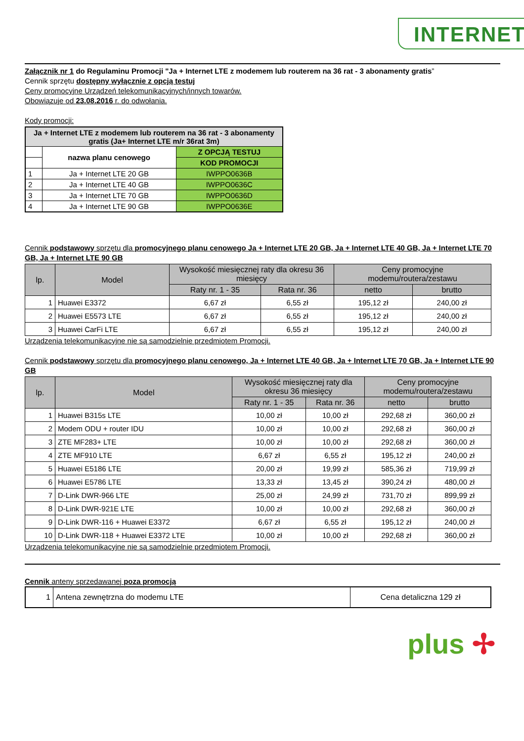INTERNET
Załącznik nr 1 do Regulaminu Promocji "Ja + Internet LTE z modemem lub routerem na 36 rat - 3 abonamenty gratis”
Cennik sprzętu dostępny wyłącznie z opcją testuj
Ceny promocyjne Urządzeń telekomunikacyjnych/innych towarów.
Obowiązuje od 23.08.2016 r. do odwołania.
Kody promocji:
| Ja + Internet LTE z modemem lub routerem na 36 rat - 3 abonamenty gratis (Ja+ Internet LTE m/r 36rat 3m) | | |
| --- | --- | --- |
| | nazwa planu cenowego | Z OPCJĄ TESTUJ |
| | | KOD PROMOCJI |
| 1 | Ja + Internet LTE 20 GB | IWPPO0636B |
| 2 | Ja + Internet LTE 40 GB | IWPPO0636C |
| 3 | Ja + Internet LTE 70 GB | IWPPO0636D |
| 4 | Ja + Internet LTE 90 GB | IWPPO0636E |
Cennik podstawowy sprzętu dla promocyjnego planu cenowego Ja + Internet LTE 20 GB, Ja + Internet LTE 40 GB, Ja + Internet LTE 70 GB, Ja + Internet LTE 90 GB
| lp. | Model | Wysokość miesięcznej raty dla okresu 36 miesięcy | | Ceny promocyjne modemu/routera/zestawu | |
| --- | --- | --- | --- | --- | --- |
| | | Raty nr. 1 - 35 | Rata nr. 36 | netto | brutto |
| 1 | Huawei E3372 | 6,67 zł | 6,55 zł | 195,12 zł | 240,00 zł |
| 2 | Huawei E5573 LTE | 6,67 zł | 6,55 zł | 195,12 zł | 240,00 zł |
| 3 | Huawei CarFi LTE | 6,67 zł | 6,55 zł | 195,12 zł | 240,00 zł |
Urządzenia telekomunikacyjne nie są samodzielnie przedmiotem Promocji.
Cennik podstawowy sprzętu dla promocyjnego planu cenowego, Ja + Internet LTE 40 GB, Ja + Internet LTE 70 GB, Ja + Internet LTE 90 GB
| lp. | Model | Wysokość miesięcznej raty dla okresu 36 miesięcy | | Ceny promocyjne modemu/routera/zestawu | |
| --- | --- | --- | --- | --- | --- |
| | | Raty nr. 1 - 35 | Rata nr. 36 | netto | brutto |
| 1 | Huawei B315s LTE | 10,00 zł | 10,00 zł | 292,68 zł | 360,00 zł |
| 2 | Modem ODU + router IDU | 10,00 zł | 10,00 zł | 292,68 zł | 360,00 zł |
| 3 | ZTE MF283+ LTE | 10,00 zł | 10,00 zł | 292,68 zł | 360,00 zł |
| 4 | ZTE MF910 LTE | 6,67 zł | 6,55 zł | 195,12 zł | 240,00 zł |
| 5 | Huawei E5186 LTE | 20,00 zł | 19,99 zł | 585,36 zł | 719,99 zł |
| 6 | Huawei E5786 LTE | 13,33 zł | 13,45 zł | 390,24 zł | 480,00 zł |
| 7 | D-Link DWR-966 LTE | 25,00 zł | 24,99 zł | 731,70 zł | 899,99 zł |
| 8 | D-Link DWR-921E LTE | 10,00 zł | 10,00 zł | 292,68 zł | 360,00 zł |
| 9 | D-Link DWR-116 + Huawei E3372 | 6,67 zł | 6,55 zł | 195,12 zł | 240,00 zł |
| 10 | D-Link DWR-118 + Huawei E3372 LTE | 10,00 zł | 10,00 zł | 292,68 zł | 360,00 zł |
Urządzenia telekomunikacyjne nie są samodzielnie przedmiotem Promocji.
Cennik anteny sprzedawanej poza promocją
| 1 | Antena zewnętrzna do modemu LTE | Cena detaliczna 129 zł |
plus ✢